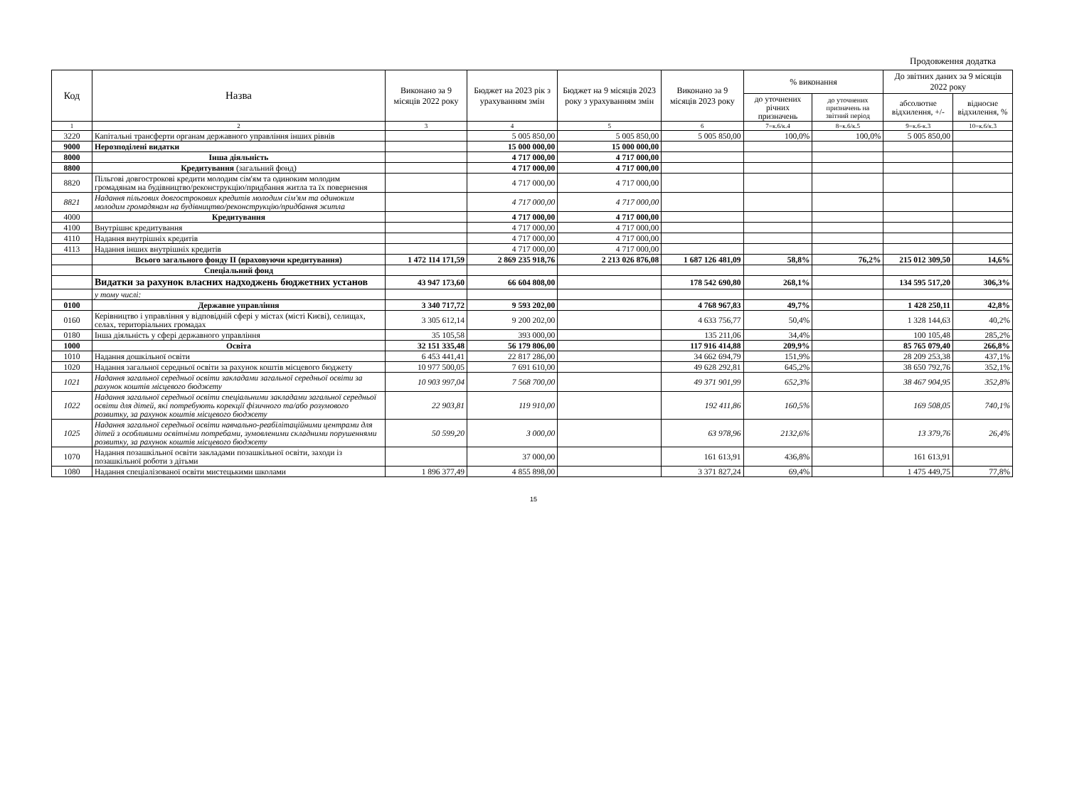Продовження додатка
| Код | Назва | Виконано за 9 місяців 2022 року | Бюджет на 2023 рік з урахуванням змін | Бюджет на 9 місяців 2023 року з урахуванням змін | Виконано за 9 місяців 2023 року | % виконання | | До звітних даних за 9 місяців 2022 року | |
| --- | --- | --- | --- | --- | --- | --- | --- | --- | --- |
| | | | | | | до уточнених річних призначень | до уточнених призначень на звітний період | абсолютне відхилення, +/- | відносне відхилення, % |
| 1 | 2 | 3 | 4 | 5 | 6 | 7=к.6/к.4 | 8=к.6/к.5 | 9=к.6-к.3 | 10=к.6/к.3 |
| 3220 | Капітальні трансферти органам державного управління інших рівнів | | 5 005 850,00 | 5 005 850,00 | 5 005 850,00 | 100,0% | 100,0% | 5 005 850,00 | |
| 9000 | Нерозподілені видатки | | 15 000 000,00 | 15 000 000,00 | | | | | |
| 8000 | Інша діяльність | | 4 717 000,00 | 4 717 000,00 | | | | | |
| 8800 | Кредитування (загальний фонд) | | 4 717 000,00 | 4 717 000,00 | | | | | |
| 8820 | Пільгові довгострокові кредити молодим сім'ям та одиноким молодим громадянам на будівництво/реконструкцію/придбання житла та їх повернення | | 4 717 000,00 | 4 717 000,00 | | | | | |
| 8821 | Надання пільгових довгострокових кредитів молодим сім'ям та одиноким молодим громадянам на будівництво/реконструкцію/придбання житла | | 4 717 000,00 | 4 717 000,00 | | | | | |
| 4000 | Кредитування | | 4 717 000,00 | 4 717 000,00 | | | | | |
| 4100 | Внутрішнє кредитування | | 4 717 000,00 | 4 717 000,00 | | | | | |
| 4110 | Надання внутрішніх кредитів | | 4 717 000,00 | 4 717 000,00 | | | | | |
| 4113 | Надання інших внутрішніх кредитів | | 4 717 000,00 | 4 717 000,00 | | | | | |
| | Всього загального фонду ІІ (враховуючи кредитування) | 1 472 114 171,59 | 2 869 235 918,76 | 2 213 026 876,08 | 1 687 126 481,09 | 58,8% | 76,2% | 215 012 309,50 | 14,6% |
| | Спеціальний фонд | | | | | | | | |
| | Видатки за рахунок власних надходжень бюджетних установ | 43 947 173,60 | 66 604 808,00 | | 178 542 690,80 | 268,1% | | 134 595 517,20 | 306,3% |
| | у тому числі: | | | | | | | | |
| 0100 | Державне управління | 3 340 717,72 | 9 593 202,00 | | 4 768 967,83 | 49,7% | | 1 428 250,11 | 42,8% |
| 0160 | Керівництво і управління у відповідній сфері у містах (місті Києві), селищах, селах, територіальних громадах | 3 305 612,14 | 9 200 202,00 | | 4 633 756,77 | 50,4% | | 1 328 144,63 | 40,2% |
| 0180 | Інша діяльність у сфері державного управління | 35 105,58 | 393 000,00 | | 135 211,06 | 34,4% | | 100 105,48 | 285,2% |
| 1000 | Освіта | 32 151 335,48 | 56 179 806,00 | | 117 916 414,88 | 209,9% | | 85 765 079,40 | 266,8% |
| 1010 | Надання дошкільної освіти | 6 453 441,41 | 22 817 286,00 | | 34 662 694,79 | 151,9% | | 28 209 253,38 | 437,1% |
| 1020 | Надання загальної середньої освіти за рахунок коштів місцевого бюджету | 10 977 500,05 | 7 691 610,00 | | 49 628 292,81 | 645,2% | | 38 650 792,76 | 352,1% |
| 1021 | Надання загальної середньої освіти закладами загальної середньої освіти за рахунок коштів місцевого бюджету | 10 903 997,04 | 7 568 700,00 | | 49 371 901,99 | 652,3% | | 38 467 904,95 | 352,8% |
| 1022 | Надання загальної середньої освіти спеціальними закладами загальної середньої освіти для дітей, які потребують корекції фізичного та/або розумового розвитку, за рахунок коштів місцевого бюджету | 22 903,81 | 119 910,00 | | 192 411,86 | 160,5% | | 169 508,05 | 740,1% |
| 1025 | Надання загальної середньої освіти навчально-реабілітаційними центрами для дітей з особливими освітніми потребами, зумовленими складними порушеннями розвитку, за рахунок коштів місцевого бюджету | 50 599,20 | 3 000,00 | | 63 978,96 | 2132,6% | | 13 379,76 | 26,4% |
| 1070 | Надання позашкільної освіти закладами позашкільної освіти, заходи із позашкільної роботи з дітьми | | 37 000,00 | | 161 613,91 | 436,8% | | 161 613,91 | |
| 1080 | Надання спеціалізованої освіти мистецькими школами | 1 896 377,49 | 4 855 898,00 | | 3 371 827,24 | 69,4% | | 1 475 449,75 | 77,8% |
15